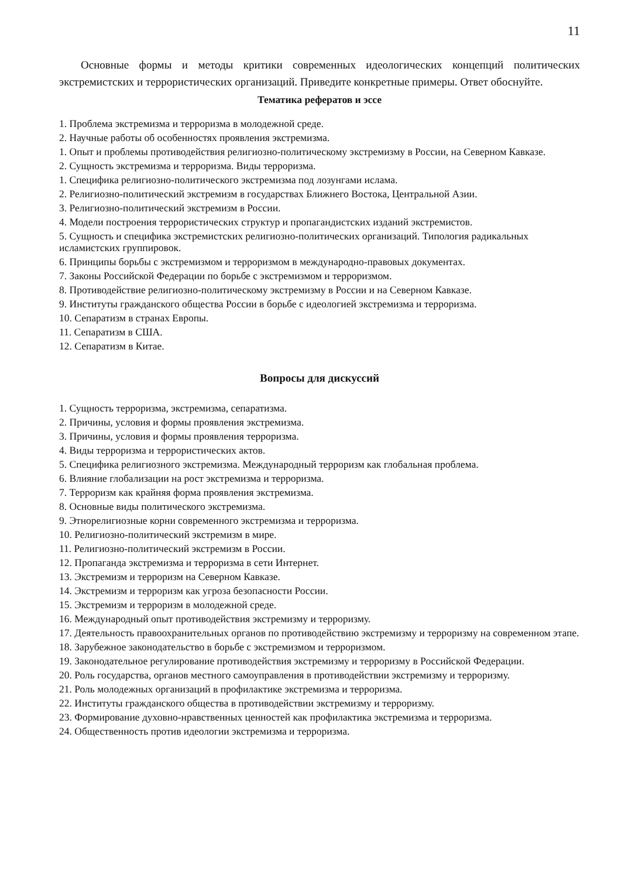11
Основные формы и методы критики современных идеологических концепций политических экстремистских и террористических организаций. Приведите конкретные примеры. Ответ обоснуйте.
Тематика рефератов и эссе
1. Проблема экстремизма и терроризма в молодежной среде.
2. Научные работы об особенностях проявления экстремизма.
1. Опыт и проблемы противодействия религиозно-политическому экстремизму в России, на Северном Кавказе.
2. Сущность экстремизма и терроризма. Виды терроризма.
1. Специфика религиозно-политического экстремизма под лозунгами ислама.
2. Религиозно-политический экстремизм в государствах Ближнего Востока, Центральной Азии.
3. Религиозно-политический экстремизм в России.
4. Модели построения террористических структур и пропагандистских изданий экстремистов.
5. Сущность и специфика экстремистских религиозно-политических организаций. Типология радикальных исламистских группировок.
6. Принципы борьбы с экстремизмом и терроризмом в международно-правовых документах.
7. Законы Российской Федерации по борьбе с экстремизмом и терроризмом.
8. Противодействие религиозно-политическому экстремизму в России и на Северном Кавказе.
9. Институты гражданского общества России в борьбе с идеологией экстремизма и терроризма.
10. Сепаратизм в странах Европы.
11. Сепаратизм в США.
12. Сепаратизм в Китае.
Вопросы для дискуссий
1. Сущность терроризма, экстремизма, сепаратизма.
2. Причины, условия и формы проявления экстремизма.
3. Причины, условия и формы проявления терроризма.
4. Виды терроризма и террористических актов.
5. Специфика религиозного экстремизма. Международный терроризм как глобальная проблема.
6. Влияние глобализации на рост экстремизма и терроризма.
7. Терроризм как крайняя форма проявления экстремизма.
8. Основные виды политического экстремизма.
9. Этнорелигиозные корни современного экстремизма и терроризма.
10. Религиозно-политический экстремизм в мире.
11. Религиозно-политический экстремизм в России.
12. Пропаганда экстремизма и терроризма в сети Интернет.
13. Экстремизм и терроризм на Северном Кавказе.
14. Экстремизм и терроризм как угроза безопасности России.
15. Экстремизм и терроризм в молодежной среде.
16. Международный опыт противодействия экстремизму и терроризму.
17. Деятельность правоохранительных органов по противодействию экстремизму и терроризму на современном этапе.
18. Зарубежное законодательство в борьбе с экстремизмом и терроризмом.
19. Законодательное регулирование противодействия экстремизму и терроризму в Российской Федерации.
20. Роль государства, органов местного самоуправления в противодействии экстремизму и терроризму.
21. Роль молодежных организаций в профилактике экстремизма и терроризма.
22. Институты гражданского общества в противодействии экстремизму и терроризму.
23. Формирование духовно-нравственных ценностей как профилактика экстремизма и терроризма.
24. Общественность против идеологии экстремизма и терроризма.